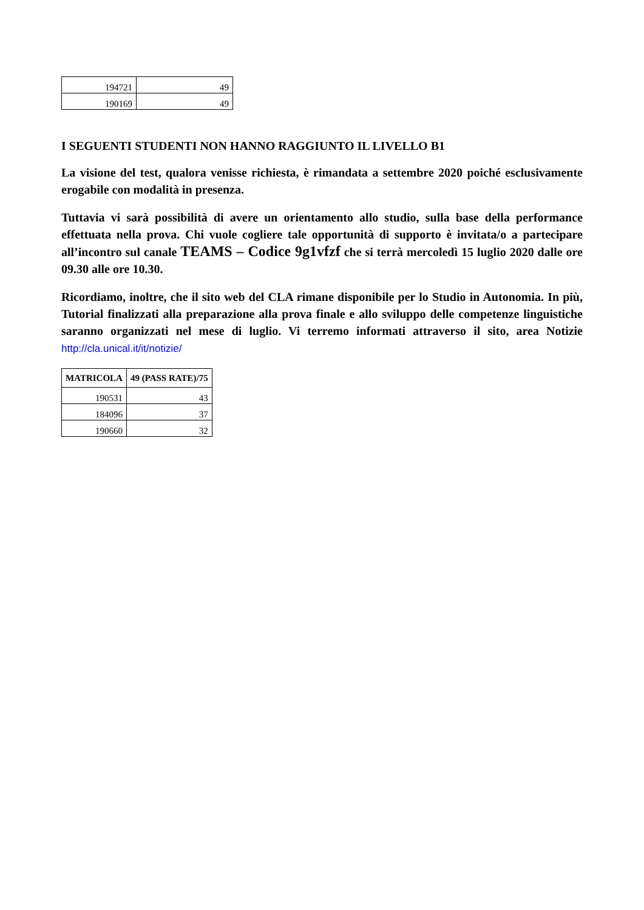| 194721 | 49 |
| 190169 | 49 |
I SEGUENTI STUDENTI NON HANNO RAGGIUNTO IL LIVELLO B1
La visione del test, qualora venisse richiesta, è rimandata a settembre 2020 poiché esclusivamente erogabile con modalità in presenza.
Tuttavia vi sarà possibilità di avere un orientamento allo studio, sulla base della performance effettuata nella prova. Chi vuole cogliere tale opportunità di supporto è invitata/o a partecipare all’incontro sul canale TEAMS – Codice 9g1vfzf che si terrà mercoledì 15 luglio 2020 dalle ore 09.30 alle ore 10.30.
Ricordiamo, inoltre, che il sito web del CLA rimane disponibile per lo Studio in Autonomia. In più, Tutorial finalizzati alla preparazione alla prova finale e allo sviluppo delle competenze linguistiche saranno organizzati nel mese di luglio. Vi terremo informati attraverso il sito, area Notizie http://cla.unical.it/it/notizie/
| MATRICOLA | 49 (PASS RATE)/75 |
| --- | --- |
| 190531 | 43 |
| 184096 | 37 |
| 190660 | 32 |